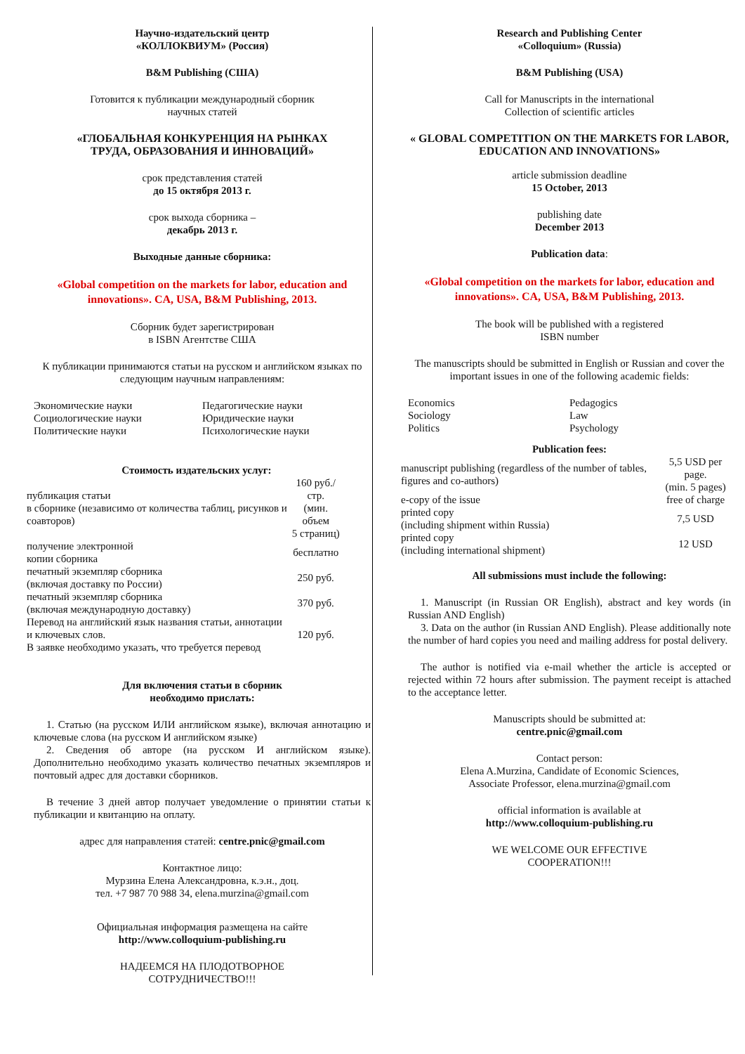Научно-издательский центр
«КОЛЛОКВИУМ» (Россия)
B&M Publishing (США)
Готовится к публикации международный сборник
научных статей
«ГЛОБАЛЬНАЯ КОНКУРЕНЦИЯ НА РЫНКАХ
ТРУДА, ОБРАЗОВАНИЯ И ИННОВАЦИЙ»
срок представления статей
до 15 октября 2013 г.
срок выхода сборника –
декабрь 2013 г.
Выходные данные сборника:
«Global competition on the markets for labor, education and innovations». CA, USA, B&M Publishing, 2013.
Сборник будет зарегистрирован
в ISBN Агентстве США
К публикации принимаются статьи на русском и английском языках по следующим научным направлениям:
| Экономические науки | Педагогические науки |
| Социологические науки | Юридические науки |
| Политические науки | Психологические науки |
Стоимость издательских услуг:
| публикация статьи в сборнике (независимо от количества таблиц, рисунков и соавторов) | 160 руб./стр. (мин. объем 5 страниц) |
| получение электронной копии сборника | бесплатно |
| печатный экземпляр сборника (включая доставку по России) | 250 руб. |
| печатный экземпляр сборника (включая международную доставку) | 370 руб. |
| Перевод на английский язык названия статьи, аннотации и ключевых слов. В заявке необходимо указать, что требуется перевод | 120 руб. |
Для включения статьи в сборник
необходимо прислать:
1. Статью (на русском ИЛИ английском языке), включая аннотацию и ключевые слова (на русском И английском языке)
2. Сведения об авторе (на русском И английском языке). Дополнительно необходимо указать количество печатных экземпляров и почтовый адрес для доставки сборников.
В течение 3 дней автор получает уведомление о принятии статьи к публикации и квитанцию на оплату.
адрес для направления статей: centre.pnic@gmail.com
Контактное лицо:
Мурзина Елена Александровна, к.э.н., доц.
тел. +7 987 70 988 34, elena.murzina@gmail.com
Официальная информация размещена на сайте
http://www.colloquium-publishing.ru
НАДЕЕМСЯ НА ПЛОДОТВОРНОЕ
СОТРУДНИЧЕСТВО!!!
Research and Publishing Center
«Colloquium» (Russia)
B&M Publishing (USA)
Call for Manuscripts in the international
Collection of scientific articles
« GLOBAL COMPETITION ON THE MARKETS FOR LABOR, EDUCATION AND INNOVATIONS»
article submission deadline
15 October, 2013
publishing date
December 2013
Publication data:
«Global competition on the markets for labor, education and innovations». CA, USA, B&M Publishing, 2013.
The book will be published with a registered
ISBN number
The manuscripts should be submitted in English or Russian and cover the important issues in one of the following academic fields:
| Economics | Pedagogics |
| Sociology | Law |
| Politics | Psychology |
Publication fees:
| manuscript publishing (regardless of the number of tables, figures and co-authors) | 5,5 USD per page. (min. 5 pages) |
| e-copy of the issue | free of charge |
| printed copy (including shipment within Russia) | 7,5 USD |
| printed copy (including international shipment) | 12 USD |
All submissions must include the following:
1. Manuscript (in Russian OR English), abstract and key words (in Russian AND English)
3. Data on the author (in Russian AND English). Please additionally note the number of hard copies you need and mailing address for postal delivery.
The author is notified via e-mail whether the article is accepted or rejected within 72 hours after submission. The payment receipt is attached to the acceptance letter.
Manuscripts should be submitted at:
centre.pnic@gmail.com
Contact person:
Elena A.Murzina, Candidate of Economic Sciences,
Associate Professor, elena.murzina@gmail.com
official information is available at
http://www.colloquium-publishing.ru
WE WELCOME OUR EFFECTIVE
COOPERATION!!!